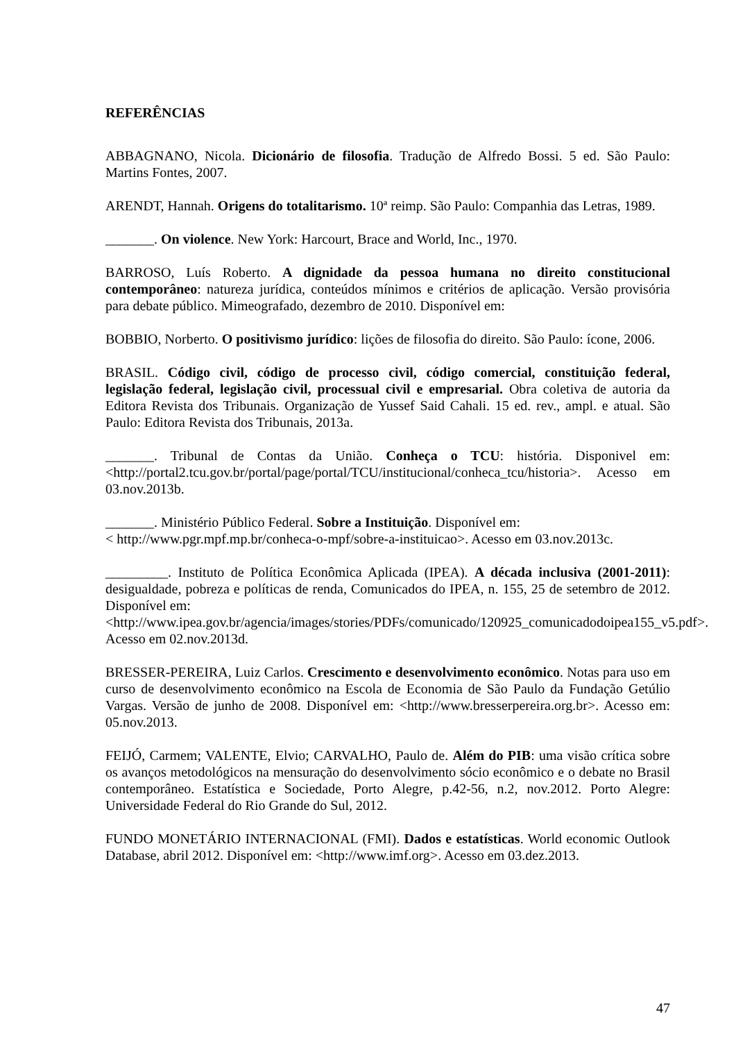REFERÊNCIAS
ABBAGNANO, Nicola. Dicionário de filosofia. Tradução de Alfredo Bossi. 5 ed. São Paulo: Martins Fontes, 2007.
ARENDT, Hannah. Origens do totalitarismo. 10ª reimp. São Paulo: Companhia das Letras, 1989.
_______. On violence. New York: Harcourt, Brace and World, Inc., 1970.
BARROSO, Luís Roberto. A dignidade da pessoa humana no direito constitucional contemporâneo: natureza jurídica, conteúdos mínimos e critérios de aplicação. Versão provisória para debate público. Mimeografado, dezembro de 2010. Disponível em:
BOBBIO, Norberto. O positivismo jurídico: lições de filosofia do direito. São Paulo: ícone, 2006.
BRASIL. Código civil, código de processo civil, código comercial, constituição federal, legislação federal, legislação civil, processual civil e empresarial. Obra coletiva de autoria da Editora Revista dos Tribunais. Organização de Yussef Said Cahali. 15 ed. rev., ampl. e atual. São Paulo: Editora Revista dos Tribunais, 2013a.
_______. Tribunal de Contas da União. Conheça o TCU: história. Disponivel em: <http://portal2.tcu.gov.br/portal/page/portal/TCU/institucional/conheca_tcu/historia>. Acesso em 03.nov.2013b.
_______. Ministério Público Federal. Sobre a Instituição. Disponível em:
< http://www.pgr.mpf.mp.br/conheca-o-mpf/sobre-a-instituicao>. Acesso em 03.nov.2013c.
_________. Instituto de Política Econômica Aplicada (IPEA). A década inclusiva (2001-2011): desigualdade, pobreza e políticas de renda, Comunicados do IPEA, n. 155, 25 de setembro de 2012. Disponível em:
<http://www.ipea.gov.br/agencia/images/stories/PDFs/comunicado/120925_comunicadodoipea155_v5.pdf>. Acesso em 02.nov.2013d.
BRESSER-PEREIRA, Luiz Carlos. Crescimento e desenvolvimento econômico. Notas para uso em curso de desenvolvimento econômico na Escola de Economia de São Paulo da Fundação Getúlio Vargas. Versão de junho de 2008. Disponível em: <http://www.bresserpereira.org.br>. Acesso em: 05.nov.2013.
FEIJÓ, Carmem; VALENTE, Elvio; CARVALHO, Paulo de. Além do PIB: uma visão crítica sobre os avanços metodológicos na mensuração do desenvolvimento sócio econômico e o debate no Brasil contemporâneo. Estatística e Sociedade, Porto Alegre, p.42-56, n.2, nov.2012. Porto Alegre: Universidade Federal do Rio Grande do Sul, 2012.
FUNDO MONETÁRIO INTERNACIONAL (FMI). Dados e estatísticas. World economic Outlook Database, abril 2012. Disponível em: <http://www.imf.org>. Acesso em 03.dez.2013.
47